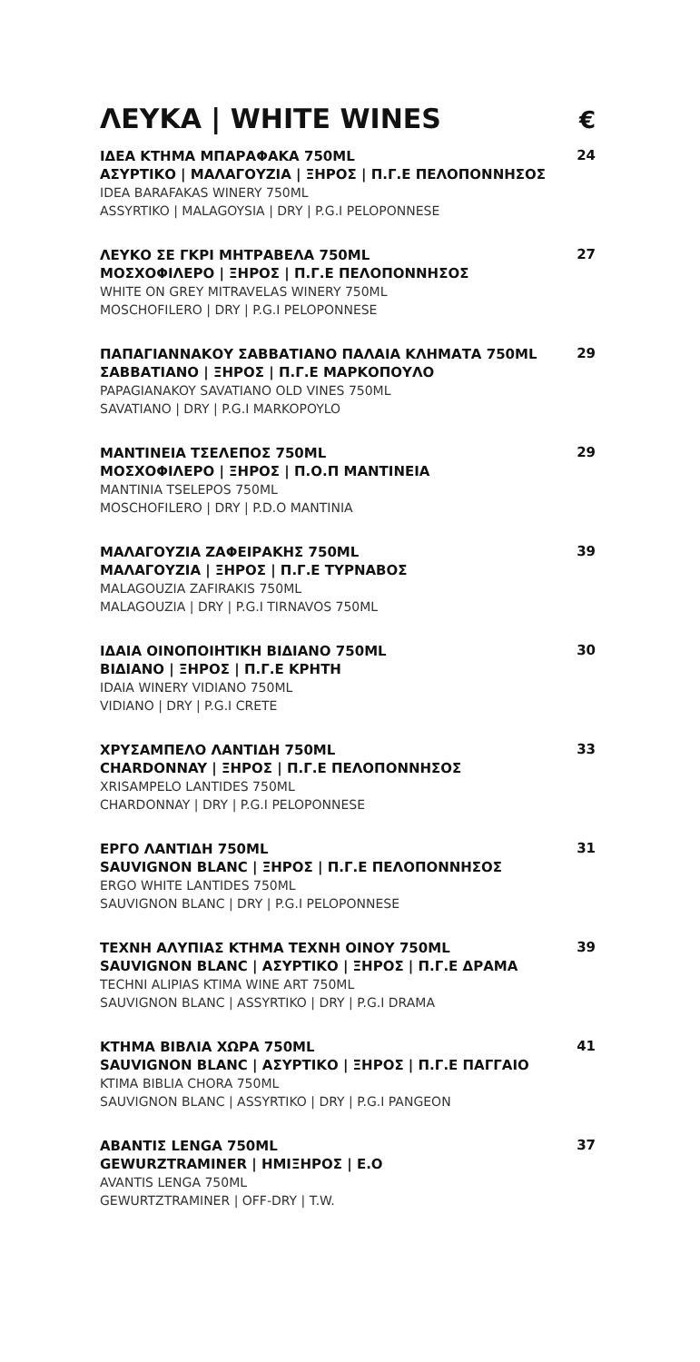ΛΕΥΚΑ | WHITE WINES
€
ΙΔΕΑ ΚΤΗΜΑ ΜΠΑΡΑΦΑΚΑ 750ML
ΑΣΥΡΤΙΚΟ | ΜΑΛΑΓΟΥΖΙΑ | ΞΗΡΟΣ | Π.Γ.Ε ΠΕΛΟΠΟΝΝΗΣΟΣ
IDEA BARAFAKAS WINERY 750ML
ASSYRTIKO | MALAGOYSIA | DRY | P.G.I PELOPONNESE
24
ΛΕΥΚΟ ΣΕ ΓΚΡΙ ΜΗΤΡΑΒΕΛΑ 750ML
ΜΟΣΧΟΦΙΛΕΡΟ | ΞΗΡΟΣ | Π.Γ.Ε ΠΕΛΟΠΟΝΝΗΣΟΣ
WHITE ON GREY MITRAVELAS WINERY 750ML
MOSCHOFILERO | DRY | P.G.I PELOPONNESE
27
ΠΑΠΑΓΙΑΝΝΑΚΟΥ ΣΑΒΒΑΤΙΑΝΟ ΠΑΛΑΙΑ ΚΛΗΜΑΤΑ 750ML
ΣΑΒΒΑΤΙΑΝΟ | ΞΗΡΟΣ | Π.Γ.Ε ΜΑΡΚΟΠΟΥΛΟ
PAPAGIANAKOY SAVATIANO OLD VINES 750ML
SAVATIANO | DRY | P.G.I MARKOPOYLO
29
ΜΑΝΤΙΝΕΙΑ ΤΣΕΛΕΠΟΣ 750ML
ΜΟΣΧΟΦΙΛΕΡΟ | ΞΗΡΟΣ | Π.Ο.Π ΜΑΝΤΙΝΕΙΑ
MANTINIA TSELEPOS 750ML
MOSCHOFILERO | DRY | P.D.O MANTINIA
29
ΜΑΛΑΓΟΥΖΙΑ ΖΑΦΕΙΡΑΚΗΣ 750ML
ΜΑΛΑΓΟΥΖΙΑ | ΞΗΡΟΣ | Π.Γ.Ε ΤΥΡΝΑΒΟΣ
MALAGOUZIA ZAFIRAKIS 750ML
MALAGOUZIA | DRY | P.G.I TIRNAVOS 750ML
39
ΙΔΑΙΑ ΟΙΝΟΠΟΙΗΤΙΚΗ ΒΙΔΙΑΝΟ 750ML
ΒΙΔΙΑΝΟ | ΞΗΡΟΣ | Π.Γ.Ε ΚΡΗΤΗ
IDAIA WINERY VIDIANO 750ML
VIDIANO | DRY | P.G.I CRETE
30
ΧΡΥΣΑΜΠΕΛΟ ΛΑΝΤΙΔΗ 750ML
CHARDONNAY | ΞΗΡΟΣ | Π.Γ.Ε ΠΕΛΟΠΟΝΝΗΣΟΣ
XRISAMPELO LANTIDES 750ML
CHARDONNAY | DRY | P.G.I PELOPONNESE
33
ΕΡΓΟ ΛΑΝΤΙΔΗ 750ML
SAUVIGNON BLANC | ΞΗΡΟΣ | Π.Γ.Ε ΠΕΛΟΠΟΝΝΗΣΟΣ
ERGO WHITE LANTIDES 750ML
SAUVIGNON BLANC | DRY | P.G.I PELOPONNESE
31
ΤΕΧΝΗ ΑΛΥΠΙΑΣ ΚΤΗΜΑ ΤΕΧΝΗ ΟΙΝΟΥ 750ML
SAUVIGNON BLANC | ΑΣΥΡΤΙΚΟ | ΞΗΡΟΣ | Π.Γ.Ε ΔΡΑΜΑ
TECHNI ALIPIAS KTIMA WINE ART 750ML
SAUVIGNON BLANC | ASSYRTIKO | DRY | P.G.I DRAMA
39
ΚΤΗΜΑ ΒΙΒΛΙΑ ΧΩΡΑ 750ML
SAUVIGNON BLANC | ΑΣΥΡΤΙΚΟ | ΞΗΡΟΣ | Π.Γ.Ε ΠΑΓΓΑΙΟ
KTIMA BIBLIA CHORA 750ML
SAUVIGNON BLANC | ASSYRTIKO | DRY | P.G.I PANGEON
41
ΑΒΑΝΤΙΣ LENGA 750ML
GEWURZTRAMINER | ΗΜΙΞΗΡΟΣ | Ε.Ο
AVANTIS LENGA 750ML
GEWURTZTRAMINER | OFF-DRY | T.W.
37